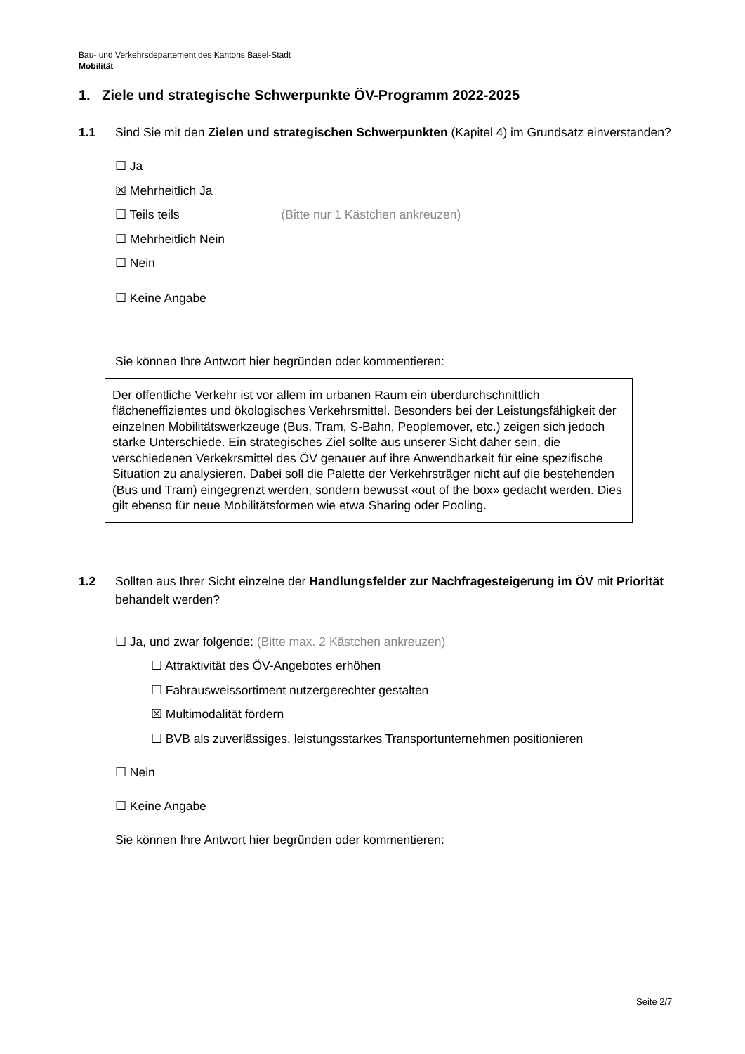Bau- und Verkehrsdepartement des Kantons Basel-Stadt
Mobilität
1. Ziele und strategische Schwerpunkte ÖV-Programm 2022-2025
1.1 Sind Sie mit den Zielen und strategischen Schwerpunkten (Kapitel 4) im Grundsatz einverstanden?
☐ Ja
☒ Mehrheitlich Ja
☐ Teils teils (Bitte nur 1 Kästchen ankreuzen)
☐ Mehrheitlich Nein
☐ Nein
☐ Keine Angabe
Sie können Ihre Antwort hier begründen oder kommentieren:
Der öffentliche Verkehr ist vor allem im urbanen Raum ein überdurchschnittlich flächeneffizientes und ökologisches Verkehrsmittel. Besonders bei der Leistungsfähigkeit der einzelnen Mobilitätswerkzeuge (Bus, Tram, S-Bahn, Peoplemover, etc.) zeigen sich jedoch starke Unterschiede. Ein strategisches Ziel sollte aus unserer Sicht daher sein, die verschiedenen Verkekrsmittel des ÖV genauer auf ihre Anwendbarkeit für eine spezifische Situation zu analysieren. Dabei soll die Palette der Verkehrsträger nicht auf die bestehenden (Bus und Tram) eingegrenzt werden, sondern bewusst «out of the box» gedacht werden. Dies gilt ebenso für neue Mobilitätsformen wie etwa Sharing oder Pooling.
1.2 Sollten aus Ihrer Sicht einzelne der Handlungsfelder zur Nachfragesteigerung im ÖV mit Priorität behandelt werden?
☐ Ja, und zwar folgende: (Bitte max. 2 Kästchen ankreuzen)
☐ Attraktivität des ÖV-Angebotes erhöhen
☐ Fahrausweissortiment nutzergerechter gestalten
☒ Multimodalität fördern
☐ BVB als zuverlässiges, leistungsstarkes Transportunternehmen positionieren
☐ Nein
☐ Keine Angabe
Sie können Ihre Antwort hier begründen oder kommentieren:
Seite 2/7